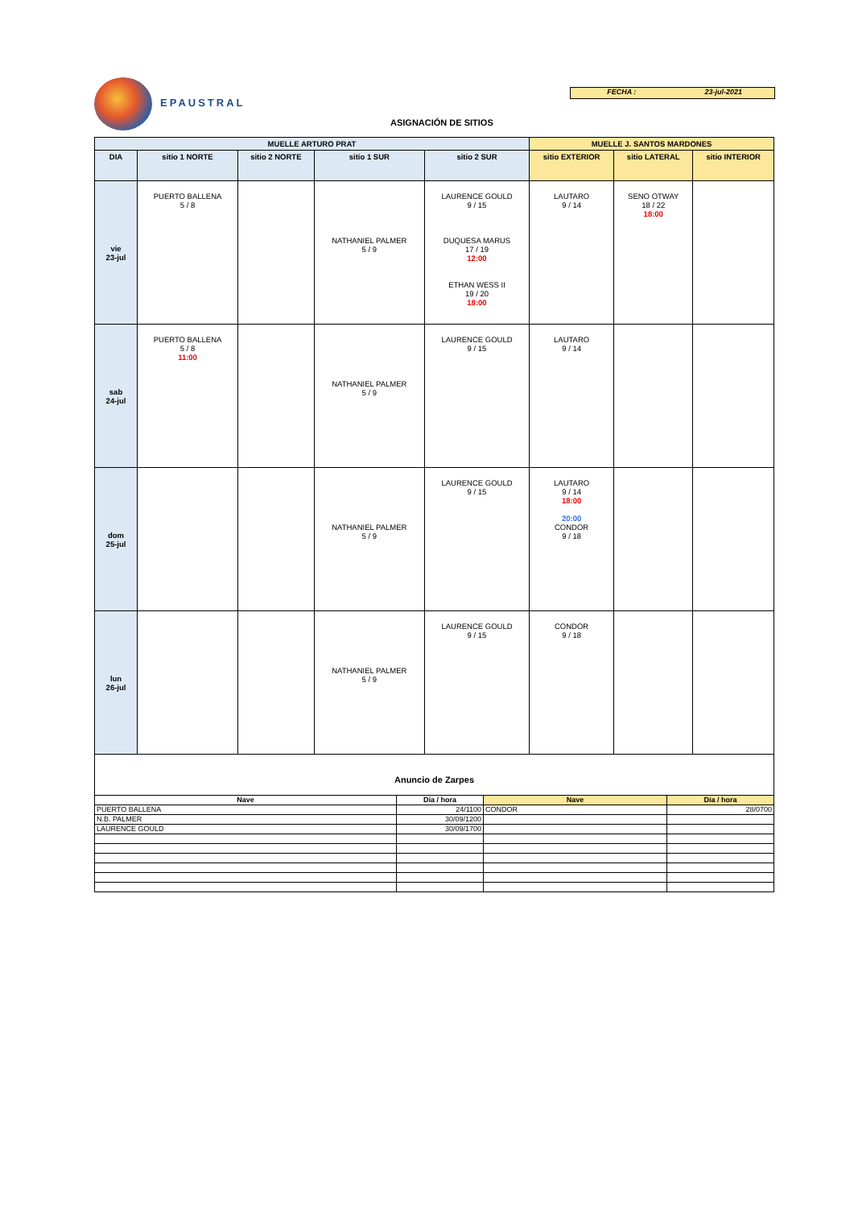EPAUSTRAL
FECHA : 23-jul-2021
ASIGNACIÓN DE SITIOS
| MUELLE ARTURO PRAT | | | | | MUELLE J. SANTOS MARDONES | | |
| --- | --- | --- | --- | --- | --- | --- | --- |
| DIA | sitio 1 NORTE | sitio 2 NORTE | sitio 1 SUR | sitio 2 SUR | sitio EXTERIOR | sitio LATERAL | sitio INTERIOR |
| vie 23-jul | PUERTO BALLENA 5 / 8 | | NATHANIEL PALMER 5 / 9 | LAURENCE GOULD 9 / 15 DUQUESA MARUS 17 / 19 12:00 ETHAN WESS II 19 / 20 18:00 | LAUTARO 9 / 14 | SENO OTWAY 18 / 22 18:00 | |
| sab 24-jul | PUERTO BALLENA 5 / 8 11:00 | | NATHANIEL PALMER 5 / 9 | LAURENCE GOULD 9 / 15 | LAUTARO 9 / 14 | | |
| dom 25-jul | | | NATHANIEL PALMER 5 / 9 | LAURENCE GOULD 9 / 15 | LAUTARO 9 / 14 18:00 20:00 CONDOR 9 / 18 | | |
| lun 26-jul | | | NATHANIEL PALMER 5 / 9 | LAURENCE GOULD 9 / 15 | CONDOR 9 / 18 | | |
Anuncio de Zarpes
| Nave | Día / hora | Nave | Día / hora |
| PUERTO BALLENA | 24/1100 | CONDOR | 28/0700 |
| N.B. PALMER | 30/09/1200 | | |
| LAURENCE GOULD | 30/09/1700 | | |